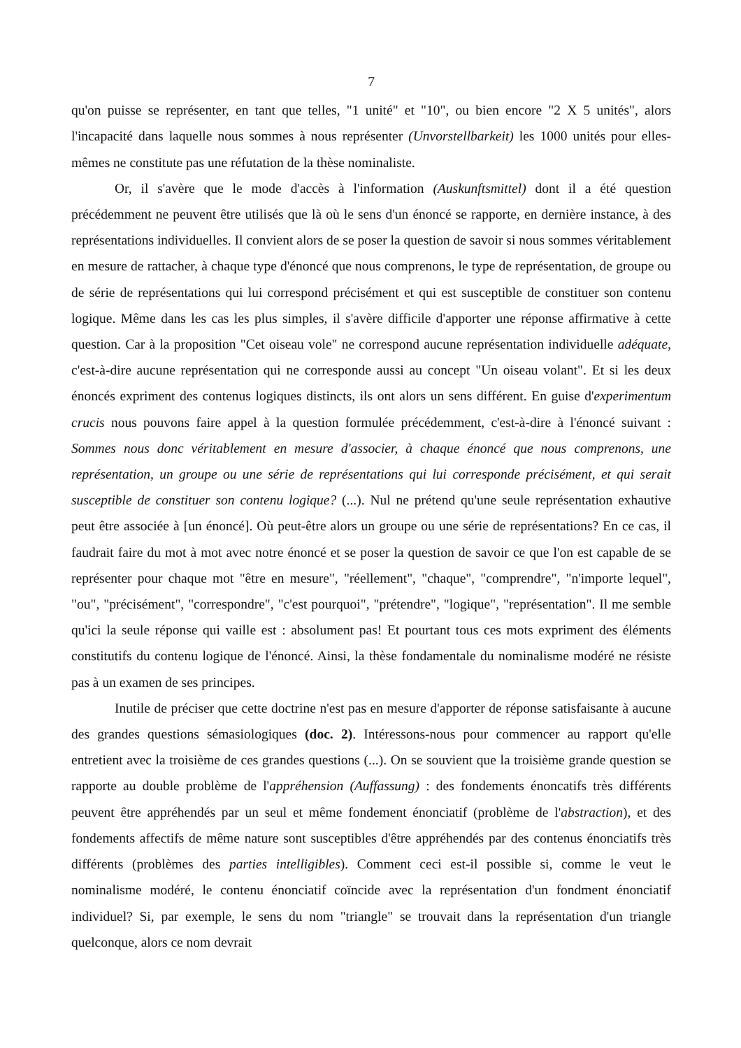7
qu'on puisse se représenter, en tant que telles, "1 unité" et "10", ou bien encore "2 X 5 unités", alors l'incapacité dans laquelle nous sommes à nous représenter (Unvorstellbarkeit) les 1000 unités pour elles-mêmes ne constitute pas une réfutation de la thèse nominaliste.
Or, il s'avère que le mode d'accès à l'information (Auskunftsmittel) dont il a été question précédemment ne peuvent être utilisés que là où le sens d'un énoncé se rapporte, en dernière instance, à des représentations individuelles. Il convient alors de se poser la question de savoir si nous sommes véritablement en mesure de rattacher, à chaque type d'énoncé que nous comprenons, le type de représentation, de groupe ou de série de représentations qui lui correspond précisément et qui est susceptible de constituer son contenu logique. Même dans les cas les plus simples, il s'avère difficile d'apporter une réponse affirmative à cette question. Car à la proposition "Cet oiseau vole" ne correspond aucune représentation individuelle adéquate, c'est-à-dire aucune représentation qui ne corresponde aussi au concept "Un oiseau volant". Et si les deux énoncés expriment des contenus logiques distincts, ils ont alors un sens différent. En guise d'experimentum crucis nous pouvons faire appel à la question formulée précédemment, c'est-à-dire à l'énoncé suivant : Sommes nous donc véritablement en mesure d'associer, à chaque énoncé que nous comprenons, une représentation, un groupe ou une série de représentations qui lui corresponde précisément, et qui serait susceptible de constituer son contenu logique? (...). Nul ne prétend qu'une seule représentation exhautive peut être associée à [un énoncé]. Où peut-être alors un groupe ou une série de représentations? En ce cas, il faudrait faire du mot à mot avec notre énoncé et se poser la question de savoir ce que l'on est capable de se représenter pour chaque mot "être en mesure", "réellement", "chaque", "comprendre", "n'importe lequel", "ou", "précisément", "correspondre", "c'est pourquoi", "prétendre", "logique", "représentation". Il me semble qu'ici la seule réponse qui vaille est : absolument pas! Et pourtant tous ces mots expriment des éléments constitutifs du contenu logique de l'énoncé. Ainsi, la thèse fondamentale du nominalisme modéré ne résiste pas à un examen de ses principes.
Inutile de préciser que cette doctrine n'est pas en mesure d'apporter de réponse satisfaisante à aucune des grandes questions sémasiologiques (doc. 2). Intéressons-nous pour commencer au rapport qu'elle entretient avec la troisième de ces grandes questions (...). On se souvient que la troisième grande question se rapporte au double problème de l'appréhension (Auffassung) : des fondements énoncatifs très différents peuvent être appréhendés par un seul et même fondement énonciatif (problème de l'abstraction), et des fondements affectifs de même nature sont susceptibles d'être appréhendés par des contenus énonciatifs très différents (problèmes des parties intelligibles). Comment ceci est-il possible si, comme le veut le nominalisme modéré, le contenu énonciatif coïncide avec la représentation d'un fondment énonciatif individuel? Si, par exemple, le sens du nom "triangle" se trouvait dans la représentation d'un triangle quelconque, alors ce nom devrait